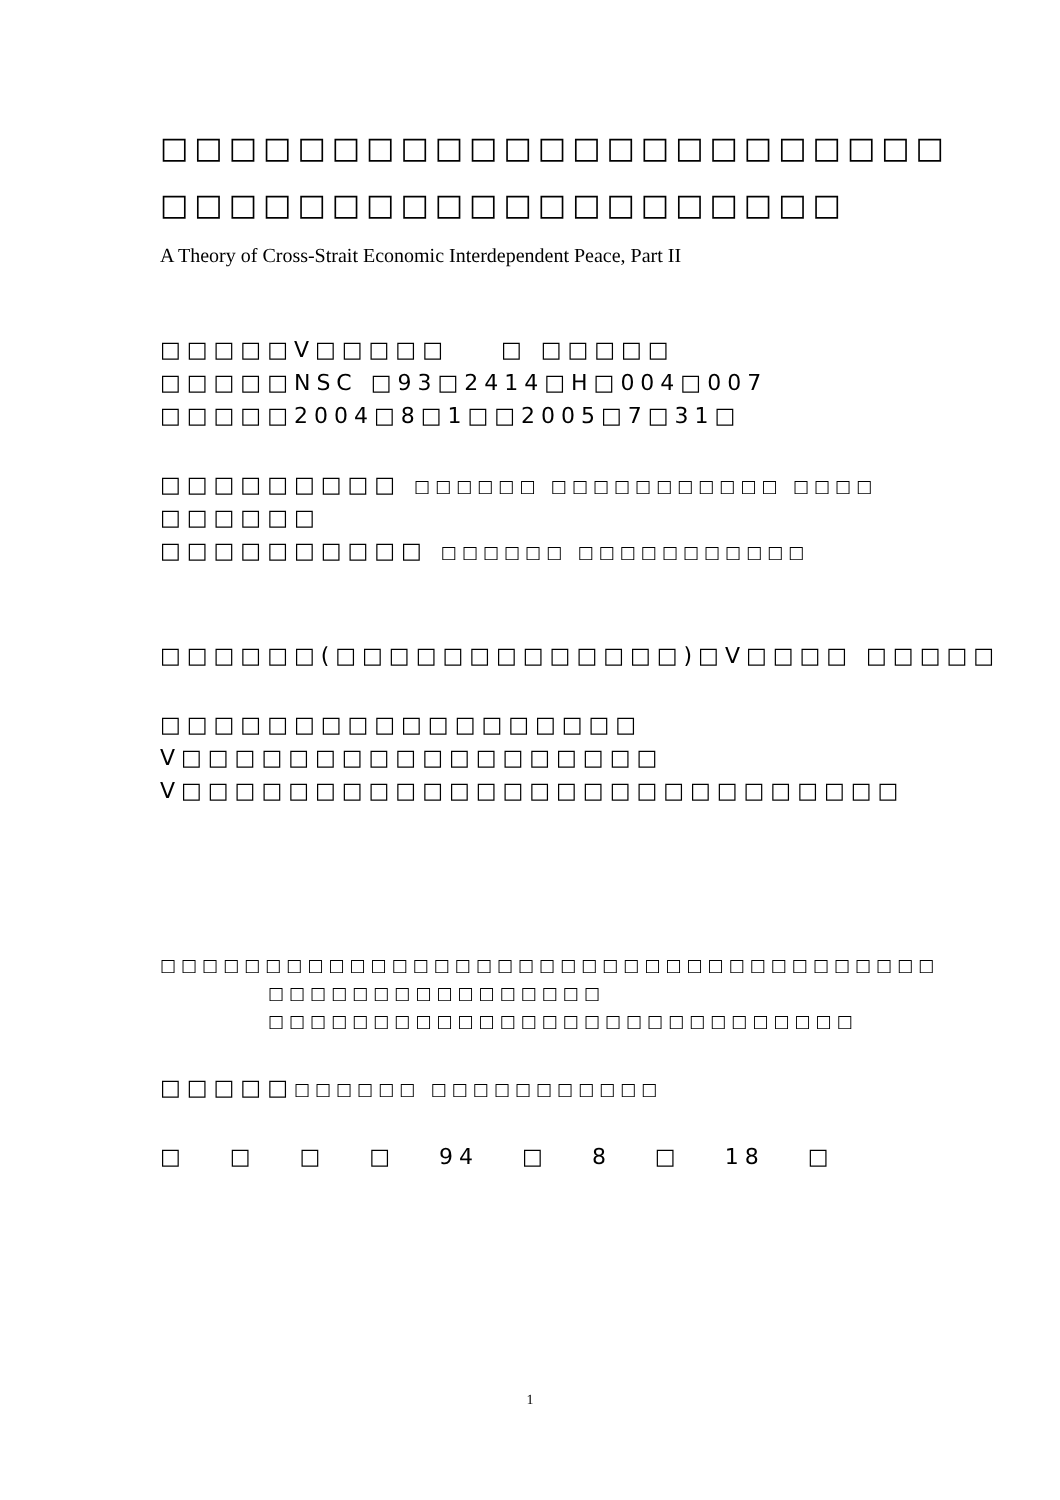□□□□□□□□□□□□□□□□□□□□□□□
□□□□□□□□□□□□□□□□□□□□
A Theory of Cross-Strait Economic Interdependent Peace, Part II
□□□□□V□□□□□ □ □□□□□
□□□□□NSC □93□2414□H□004□007
□□□□□2004□8□1□□2005□7□31□
□□□□□□□□□ □□□□□□ □□□□□□□□□□□ □□□□
□□□□□□
□□□□□□□□□□ □□□□□□ □□□□□□□□□□□
□□□□□□(□□□□□□□□□□□□□)□V□□□□ □□□□□
□□□□□□□□□□□□□□□□□□
V□□□□□□□□□□□□□□□□□□
V□□□□□□□□□□□□□□□□□□□□□□□□□□□
□□□□□□□□□□□□□□□□□□□□□□□□□□□□□□□□□□□□□
□□□□□□□□□□□□□□□□
□□□□□□□□□□□□□□□□□□□□□□□□□□□□
□□□□□□□□□□□ □□□□□□□□□□□
□ □ □ □ 94 □ 8 □ 18 □
1